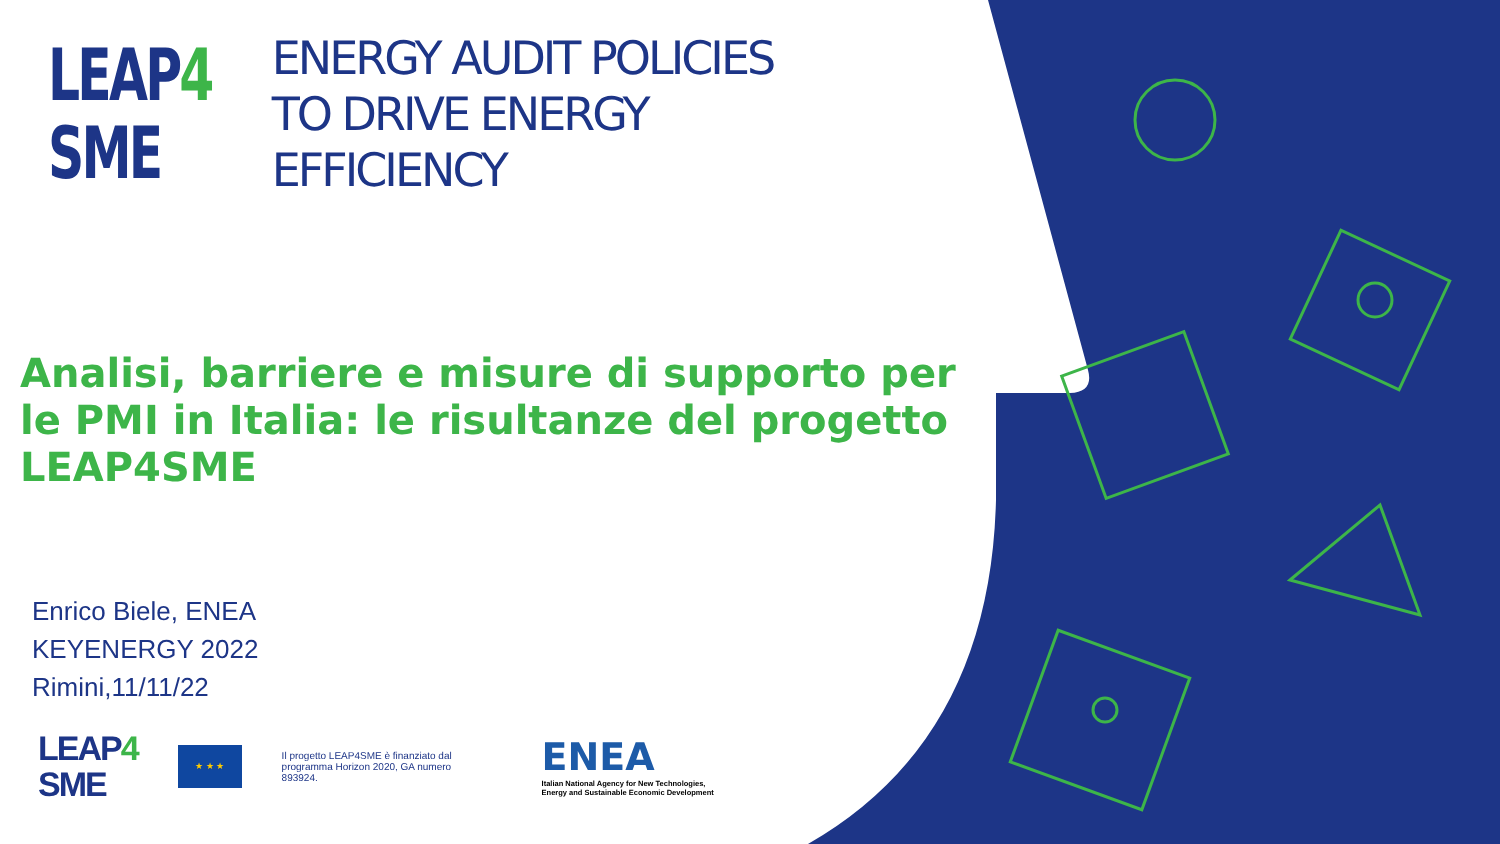LEAP4
SME
ENERGY AUDIT POLICIES
TO DRIVE ENERGY
EFFICIENCY
Analisi, barriere e misure di supporto per le PMI in Italia: le risultanze del progetto LEAP4SME
Enrico Biele, ENEA
KEYENERGY 2022
Rimini,11/11/22
LEAP4
SME
★ ★ ★
Il progetto LEAP4SME è finanziato dal programma Horizon 2020, GA numero 893924.
ENEA
Italian National Agency for New Technologies,
Energy and Sustainable Economic Development